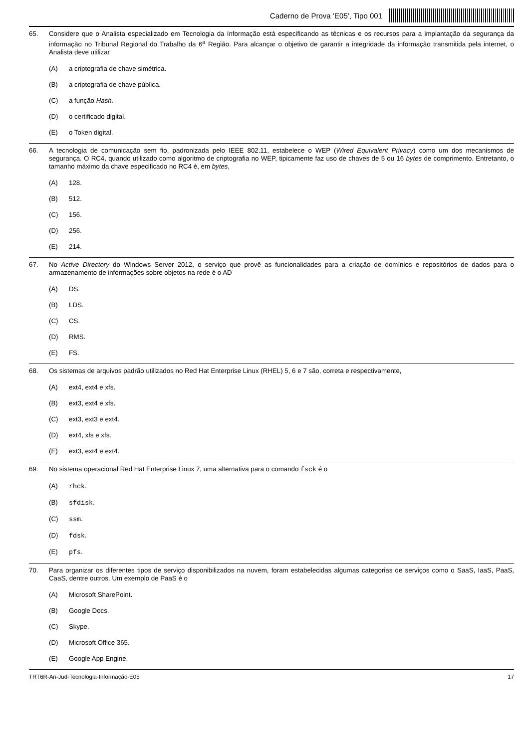Caderno de Prova ’E05’, Tipo 001
65. Considere que o Analista especializado em Tecnologia da Informação está especificando as técnicas e os recursos para a implantação da segurança da informação no Tribunal Regional do Trabalho da 6<sup>a</sup> Região. Para alcançar o objetivo de garantir a integridade da informação transmitida pela internet, o Analista deve utilizar
(A) a criptografia de chave simétrica.
(B) a criptografia de chave pública.
(C) a função Hash.
(D) o certificado digital.
(E) o Token digital.
66. A tecnologia de comunicação sem fio, padronizada pelo IEEE 802.11, estabelece o WEP (Wired Equivalent Privacy) como um dos mecanismos de segurança. O RC4, quando utilizado como algoritmo de criptografia no WEP, tipicamente faz uso de chaves de 5 ou 16 bytes de comprimento. Entretanto, o tamanho máximo da chave especificado no RC4 é, em bytes,
(A) 128.
(B) 512.
(C) 156.
(D) 256.
(E) 214.
67. No Active Directory do Windows Server 2012, o serviço que provê as funcionalidades para a criação de domínios e repositórios de dados para o armazenamento de informações sobre objetos na rede é o AD
(A) DS.
(B) LDS.
(C) CS.
(D) RMS.
(E) FS.
68. Os sistemas de arquivos padrão utilizados no Red Hat Enterprise Linux (RHEL) 5, 6 e 7 são, correta e respectivamente,
(A) ext4, ext4 e xfs.
(B) ext3, ext4 e xfs.
(C) ext3, ext3 e ext4.
(D) ext4, xfs e xfs.
(E) ext3, ext4 e ext4.
69. No sistema operacional Red Hat Enterprise Linux 7, uma alternativa para o comando fsck é o
(A) rhck.
(B) sfdisk.
(C) ssm.
(D) fdsk.
(E) pfs.
70. Para organizar os diferentes tipos de serviço disponibilizados na nuvem, foram estabelecidas algumas categorias de serviços como o SaaS, IaaS, PaaS, CaaS, dentre outros. Um exemplo de PaaS é o
(A) Microsoft SharePoint.
(B) Google Docs.
(C) Skype.
(D) Microsoft Office 365.
(E) Google App Engine.
TRT6R-An-Jud-Tecnologia-Informação-E05 17